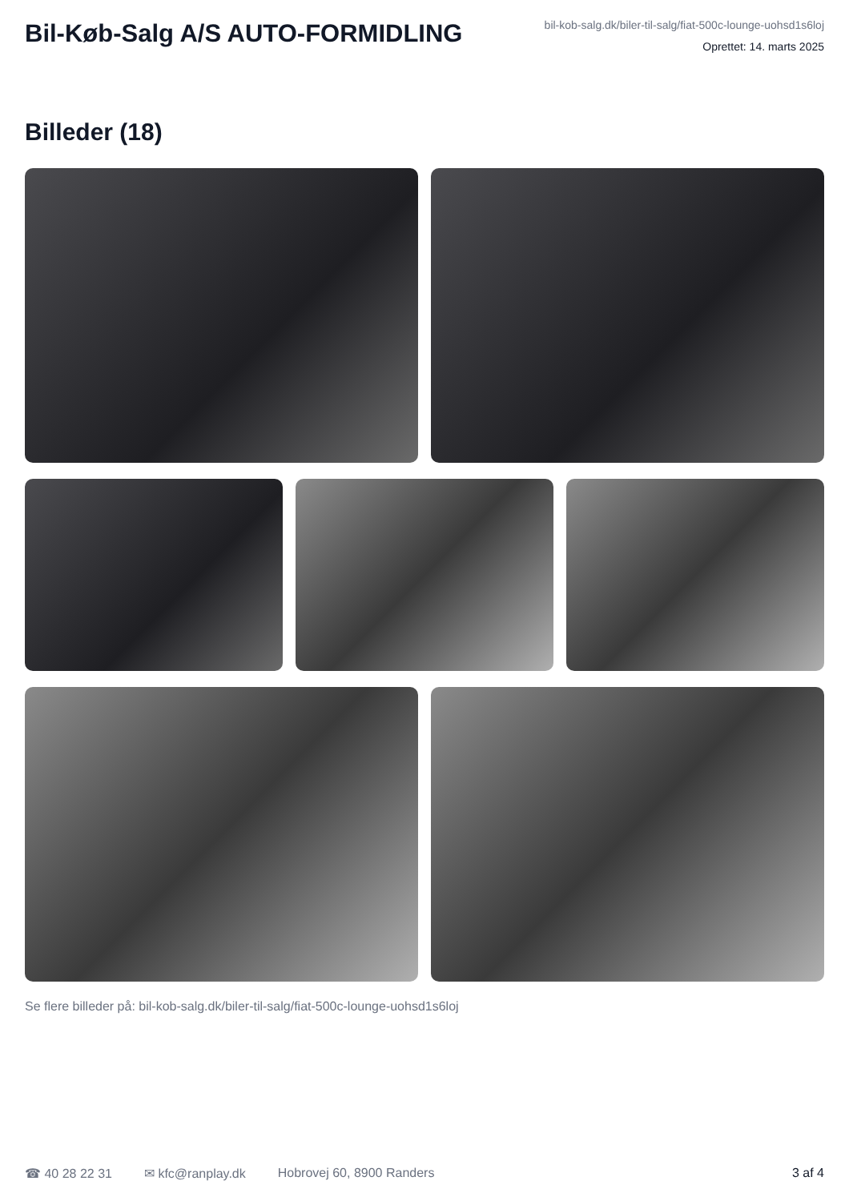Bil-Køb-Salg A/S AUTO-FORMIDLING
bil-kob-salg.dk/biler-til-salg/fiat-500c-lounge-uohsd1s6loj
Oprettet: 14. marts 2025
Billeder (18)
Se flere billeder på: bil-kob-salg.dk/biler-til-salg/fiat-500c-lounge-uohsd1s6loj
☎ 40 28 22 31 ✉ kfc@ranplay.dk Hobrovej 60, 8900 Randers 3 af 4